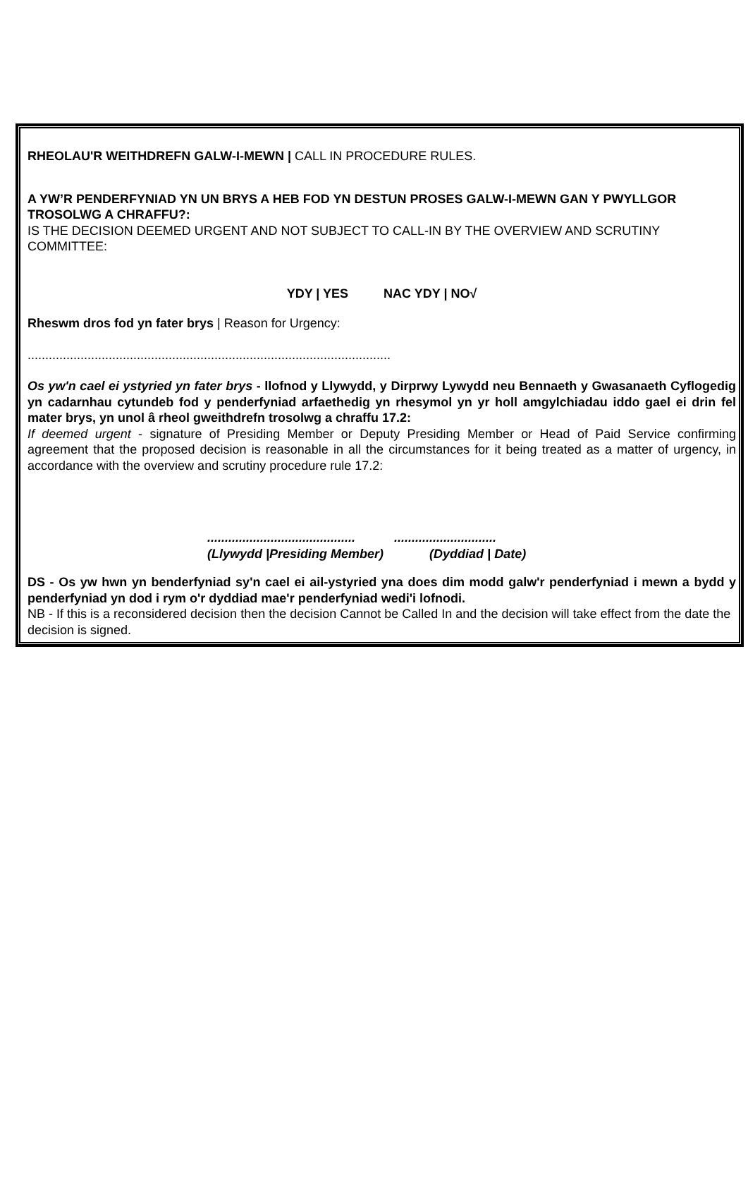RHEOLAU'R WEITHDREFN GALW-I-MEWN | CALL IN PROCEDURE RULES.
A YW’R PENDERFYNIAD YN UN BRYS A HEB FOD YN DESTUN PROSES GALW-I-MEWN GAN Y PWYLLGOR TROSOLWG A CHRAFFU?:
IS THE DECISION DEEMED URGENT AND NOT SUBJECT TO CALL-IN BY THE OVERVIEW AND SCRUTINY COMMITTEE:
YDY | YES NAC YDY | NO√
Rheswm dros fod yn fater brys | Reason for Urgency:
.......................................................................................................
Os yw'n cael ei ystyried yn fater brys - llofnod y Llywydd, y Dirprwy Lywydd neu Bennaeth y Gwasanaeth Cyflogedig yn cadarnhau cytundeb fod y penderfyniad arfaethedig yn rhesymol yn yr holl amgylchiadau iddo gael ei drin fel mater brys, yn unol â rheol gweithdrefn trosolwg a chraffu 17.2:
If deemed urgent - signature of Presiding Member or Deputy Presiding Member or Head of Paid Service confirming agreement that the proposed decision is reasonable in all the circumstances for it being treated as a matter of urgency, in accordance with the overview and scrutiny procedure rule 17.2:
.......................................... .............................
(Llywydd |Presiding Member) (Dyddiad | Date)
DS - Os yw hwn yn benderfyniad sy'n cael ei ail-ystyried yna does dim modd galw'r penderfyniad i mewn a bydd y penderfyniad yn dod i rym o'r dyddiad mae'r penderfyniad wedi'i lofnodi.
NB - If this is a reconsidered decision then the decision Cannot be Called In and the decision will take effect from the date the decision is signed.